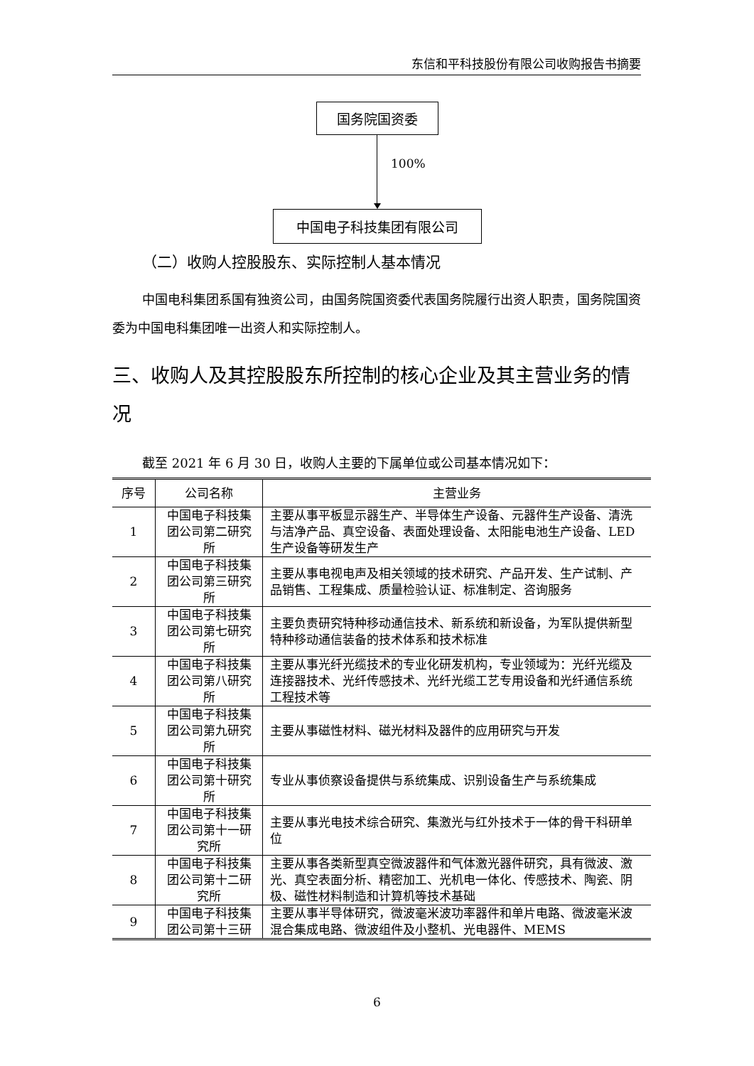东信和平科技股份有限公司收购报告书摘要
国务院国资委
100%
中国电子科技集团有限公司
（二）收购人控股股东、实际控制人基本情况
中国电科集团系国有独资公司，由国务院国资委代表国务院履行出资人职责，国务院国资委为中国电科集团唯一出资人和实际控制人。
三、收购人及其控股股东所控制的核心企业及其主营业务的情况
截至 2021 年 6 月 30 日，收购人主要的下属单位或公司基本情况如下：
| 序号 | 公司名称 | 主营业务 |
| --- | --- | --- |
| 1 | 中国电子科技集团公司第二研究所 | 主要从事平板显示器生产、半导体生产设备、元器件生产设备、清洗与洁净产品、真空设备、表面处理设备、太阳能电池生产设备、LED 生产设备等研发生产 |
| 2 | 中国电子科技集团公司第三研究所 | 主要从事电视电声及相关领域的技术研究、产品开发、生产试制、产品销售、工程集成、质量检验认证、标准制定、咨询服务 |
| 3 | 中国电子科技集团公司第七研究所 | 主要负责研究特种移动通信技术、新系统和新设备，为军队提供新型特种移动通信装备的技术体系和技术标准 |
| 4 | 中国电子科技集团公司第八研究所 | 主要从事光纤光缆技术的专业化研发机构，专业领域为：光纤光缆及连接器技术、光纤传感技术、光纤光缆工艺专用设备和光纤通信系统工程技术等 |
| 5 | 中国电子科技集团公司第九研究所 | 主要从事磁性材料、磁光材料及器件的应用研究与开发 |
| 6 | 中国电子科技集团公司第十研究所 | 专业从事侦察设备提供与系统集成、识别设备生产与系统集成 |
| 7 | 中国电子科技集团公司第十一研究所 | 主要从事光电技术综合研究、集激光与红外技术于一体的骨干科研单位 |
| 8 | 中国电子科技集团公司第十二研究所 | 主要从事各类新型真空微波器件和气体激光器件研究，具有微波、激光、真空表面分析、精密加工、光机电一体化、传感技术、陶瓷、阴极、磁性材料制造和计算机等技术基础 |
| 9 | 中国电子科技集团公司第十三研 | 主要从事半导体研究，微波毫米波功率器件和单片电路、微波毫米波混合集成电路、微波组件及小整机、光电器件、MEMS |
6